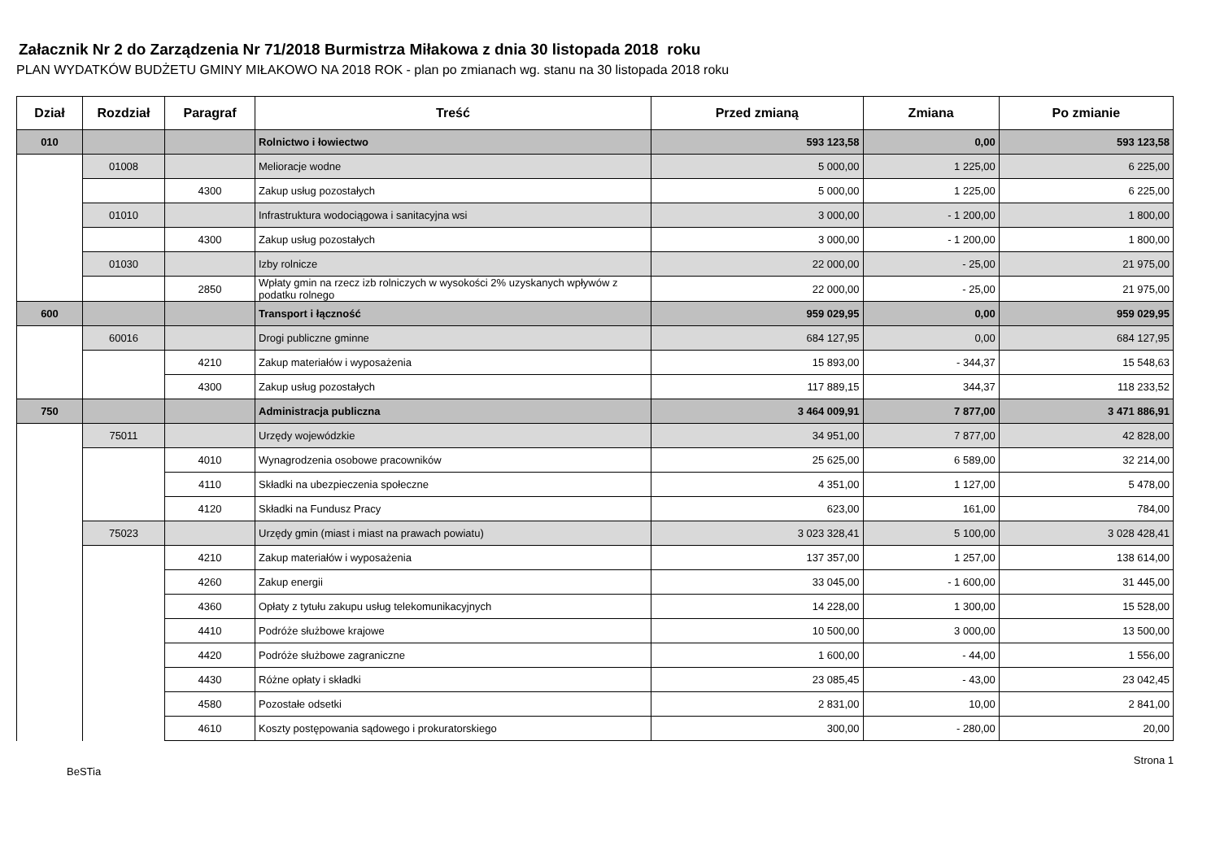Załacznik Nr 2 do Zarządzenia Nr 71/2018 Burmistrza Miłakowa z dnia 30 listopada 2018 roku
PLAN WYDATKÓW BUDŻETU GMINY MIŁAKOWO NA 2018 ROK - plan po zmianach wg. stanu na 30 listopada 2018 roku
| Dział | Rozdział | Paragraf | Treść | Przed zmianą | Zmiana | Po zmianie |
| --- | --- | --- | --- | --- | --- | --- |
| 010 | | | Rolnictwo i łowiectwo | 593 123,58 | 0,00 | 593 123,58 |
| | 01008 | | Melioracje wodne | 5 000,00 | 1 225,00 | 6 225,00 |
| | | 4300 | Zakup usług pozostałych | 5 000,00 | 1 225,00 | 6 225,00 |
| | 01010 | | Infrastruktura wodociągowa i sanitacyjna wsi | 3 000,00 | - 1 200,00 | 1 800,00 |
| | | 4300 | Zakup usług pozostałych | 3 000,00 | - 1 200,00 | 1 800,00 |
| | 01030 | | Izby rolnicze | 22 000,00 | - 25,00 | 21 975,00 |
| | | 2850 | Wpłaty gmin na rzecz izb rolniczych w wysokości 2% uzyskanych wpływów z podatku rolnego | 22 000,00 | - 25,00 | 21 975,00 |
| 600 | | | Transport i łączność | 959 029,95 | 0,00 | 959 029,95 |
| | 60016 | | Drogi publiczne gminne | 684 127,95 | 0,00 | 684 127,95 |
| | | 4210 | Zakup materiałów i wyposażenia | 15 893,00 | - 344,37 | 15 548,63 |
| | | 4300 | Zakup usług pozostałych | 117 889,15 | 344,37 | 118 233,52 |
| 750 | | | Administracja publiczna | 3 464 009,91 | 7 877,00 | 3 471 886,91 |
| | 75011 | | Urzędy wojewódzkie | 34 951,00 | 7 877,00 | 42 828,00 |
| | | 4010 | Wynagrodzenia osobowe pracowników | 25 625,00 | 6 589,00 | 32 214,00 |
| | | 4110 | Składki na ubezpieczenia społeczne | 4 351,00 | 1 127,00 | 5 478,00 |
| | | 4120 | Składki na Fundusz Pracy | 623,00 | 161,00 | 784,00 |
| | 75023 | | Urzędy gmin (miast i miast na prawach powiatu) | 3 023 328,41 | 5 100,00 | 3 028 428,41 |
| | | 4210 | Zakup materiałów i wyposażenia | 137 357,00 | 1 257,00 | 138 614,00 |
| | | 4260 | Zakup energii | 33 045,00 | - 1 600,00 | 31 445,00 |
| | | 4360 | Opłaty z tytułu zakupu usług telekomunikacyjnych | 14 228,00 | 1 300,00 | 15 528,00 |
| | | 4410 | Podróże służbowe krajowe | 10 500,00 | 3 000,00 | 13 500,00 |
| | | 4420 | Podróże służbowe zagraniczne | 1 600,00 | - 44,00 | 1 556,00 |
| | | 4430 | Różne opłaty i składki | 23 085,45 | - 43,00 | 23 042,45 |
| | | 4580 | Pozostałe odsetki | 2 831,00 | 10,00 | 2 841,00 |
| | | 4610 | Koszty postępowania sądowego i prokuratorskiego | 300,00 | - 280,00 | 20,00 |
BeSTia Strona 1